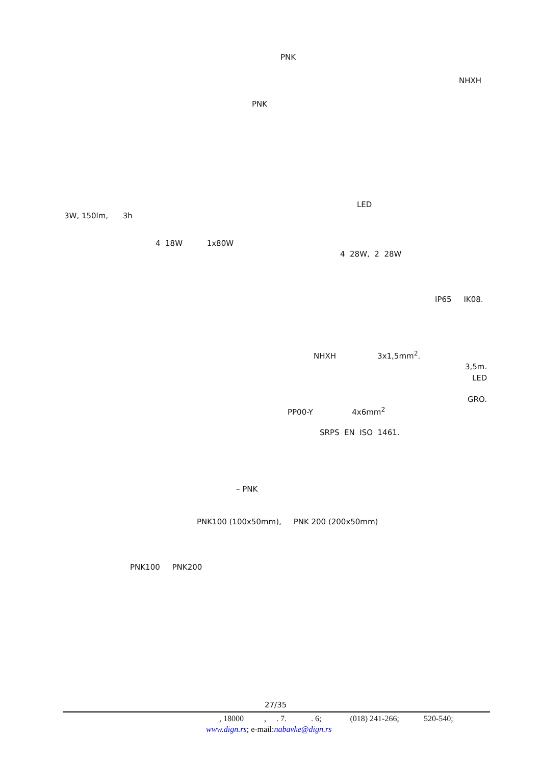PNK
NHXH
PNK
LED
3W, 150lm, 3h
4 18W 1x80W
4 28W, 2 28W
IP65 IK08.
NHXH 3x1,5mm<sup>2</sup>.
3,5m.
LED
GRO.
PP00-Y 4x6mm<sup>2</sup>
SRPS EN ISO 1461.
– PNK
PNK100 (100x50mm), PNK 200 (200x50mm)
PNK100 PNK200
27/35
, 18000 , . 7. . 6; (018) 241-266; 520-540;
www.dign.rs; e-mail:nabavke@dign.rs